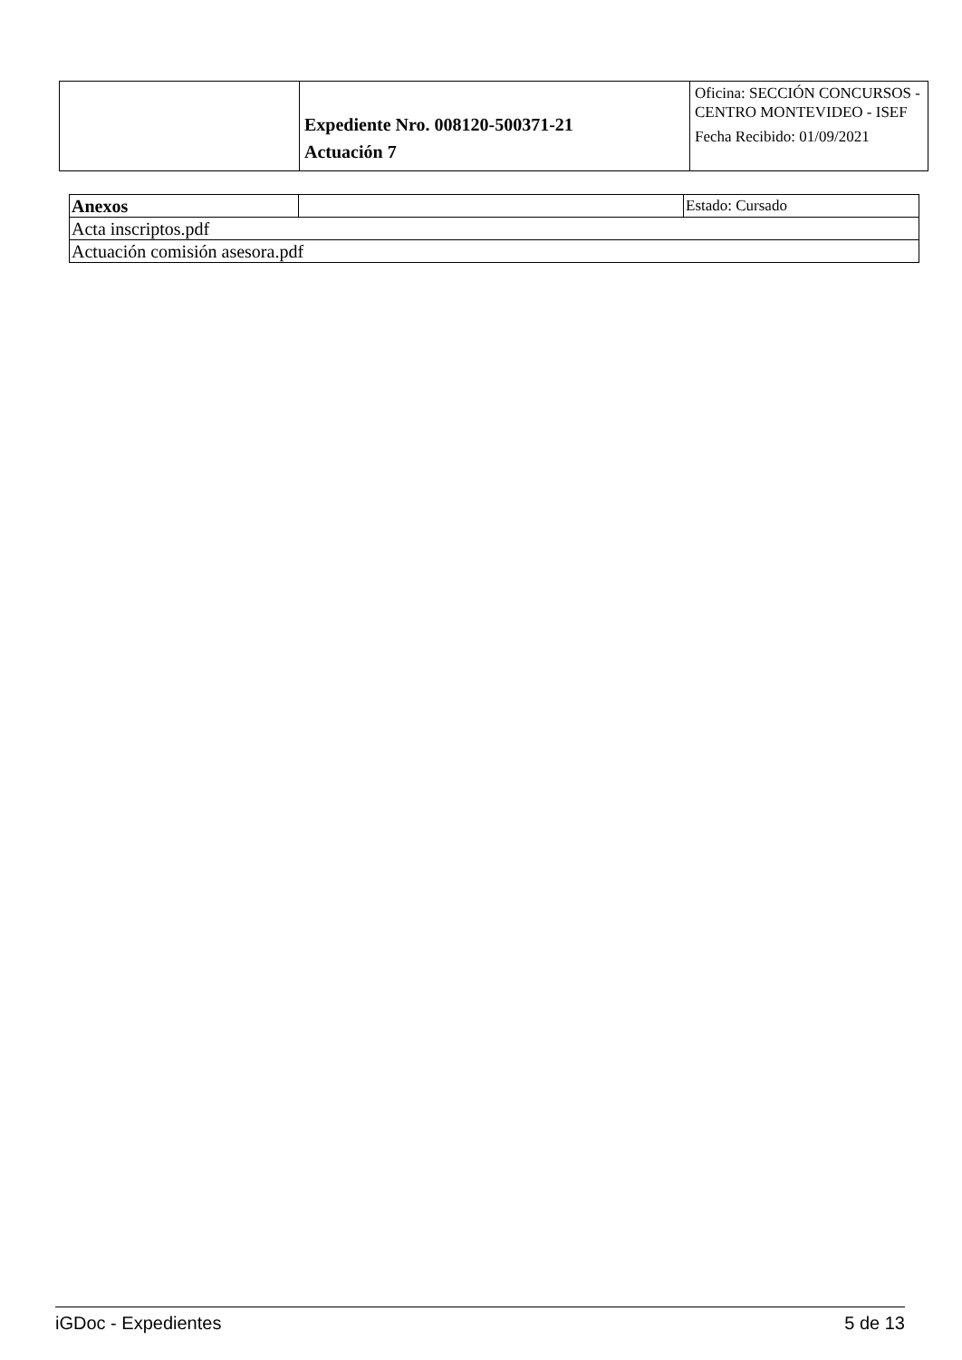| | Expediente Nro. 008120-500371-21 Actuación 7 | Oficina: SECCIÓN CONCURSOS - CENTRO MONTEVIDEO - ISEF Fecha Recibido: 01/09/2021 |
| Anexos | | Estado: Cursado |
| Acta inscriptos.pdf | | |
| Actuación comisión asesora.pdf | | |
iGDoc - Expedientes 5 de 13